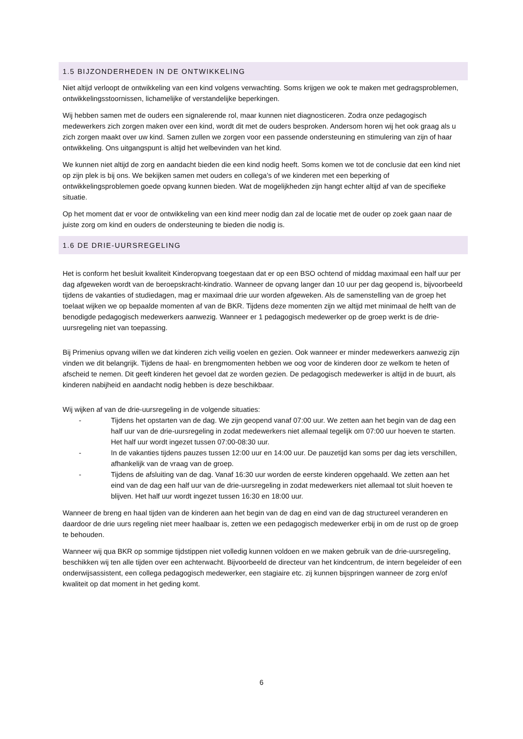1.5 BIJZONDERHEDEN IN DE ONTWIKKELING
Niet altijd verloopt de ontwikkeling van een kind volgens verwachting. Soms krijgen we ook te maken met gedragsproblemen, ontwikkelingsstoornissen, lichamelijke of verstandelijke beperkingen.
Wij hebben samen met de ouders een signalerende rol, maar kunnen niet diagnosticeren. Zodra onze pedagogisch medewerkers zich zorgen maken over een kind, wordt dit met de ouders besproken. Andersom horen wij het ook graag als u zich zorgen maakt over uw kind. Samen zullen we zorgen voor een passende ondersteuning en stimulering van zijn of haar ontwikkeling. Ons uitgangspunt is altijd het welbevinden van het kind.
We kunnen niet altijd de zorg en aandacht bieden die een kind nodig heeft. Soms komen we tot de conclusie dat een kind niet op zijn plek is bij ons. We bekijken samen met ouders en collega’s of we kinderen met een beperking of ontwikkelingsproblemen goede opvang kunnen bieden. Wat de mogelijkheden zijn hangt echter altijd af van de specifieke situatie.
Op het moment dat er voor de ontwikkeling van een kind meer nodig dan zal de locatie met de ouder op zoek gaan naar de juiste zorg om kind en ouders de ondersteuning te bieden die nodig is.
1.6 DE DRIE-UURSREGELING
Het is conform het besluit kwaliteit Kinderopvang toegestaan dat er op een BSO ochtend of middag maximaal een half uur per dag afgeweken wordt van de beroepskracht-kindratio. Wanneer de opvang langer dan 10 uur per dag geopend is, bijvoorbeeld tijdens de vakanties of studiedagen, mag er maximaal drie uur worden afgeweken. Als de samenstelling van de groep het toelaat wijken we op bepaalde momenten af van de BKR. Tijdens deze momenten zijn we altijd met minimaal de helft van de benodigde pedagogisch medewerkers aanwezig. Wanneer er 1 pedagogisch medewerker op de groep werkt is de drie-uursregeling niet van toepassing.
Bij Primenius opvang willen we dat kinderen zich veilig voelen en gezien. Ook wanneer er minder medewerkers aanwezig zijn vinden we dit belangrijk. Tijdens de haal- en brengmomenten hebben we oog voor de kinderen door ze welkom te heten of afscheid te nemen. Dit geeft kinderen het gevoel dat ze worden gezien. De pedagogisch medewerker is altijd in de buurt, als kinderen nabijheid en aandacht nodig hebben is deze beschikbaar.
Wij wijken af van de drie-uursregeling in de volgende situaties:
- Tijdens het opstarten van de dag. We zijn geopend vanaf 07:00 uur. We zetten aan het begin van de dag een half uur van de drie-uursregeling in zodat medewerkers niet allemaal tegelijk om 07:00 uur hoeven te starten. Het half uur wordt ingezet tussen 07:00-08:30 uur.
- In de vakanties tijdens pauzes tussen 12:00 uur en 14:00 uur. De pauzetijd kan soms per dag iets verschillen, afhankelijk van de vraag van de groep.
- Tijdens de afsluiting van de dag. Vanaf 16:30 uur worden de eerste kinderen opgehaald. We zetten aan het eind van de dag een half uur van de drie-uursregeling in zodat medewerkers niet allemaal tot sluit hoeven te blijven. Het half uur wordt ingezet tussen 16:30 en 18:00 uur.
Wanneer de breng en haal tijden van de kinderen aan het begin van de dag en eind van de dag structureel veranderen en daardoor de drie uurs regeling niet meer haalbaar is, zetten we een pedagogisch medewerker erbij in om de rust op de groep te behouden.
Wanneer wij qua BKR op sommige tijdstippen niet volledig kunnen voldoen en we maken gebruik van de drie-uursregeling, beschikken wij ten alle tijden over een achterwacht. Bijvoorbeeld de directeur van het kindcentrum, de intern begeleider of een onderwijsassistent, een collega pedagogisch medewerker, een stagiaire etc. zij kunnen bijspringen wanneer de zorg en/of kwaliteit op dat moment in het geding komt.
6